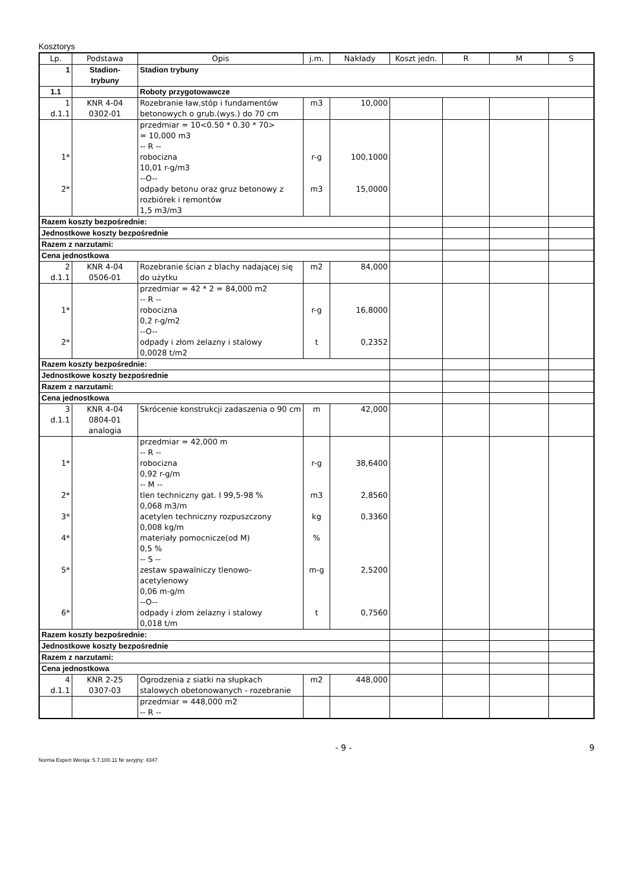Kosztorys
| Lp. | Podstawa | Opis | j.m. | Nakłady | Koszt jedn. | R | M | S |
| --- | --- | --- | --- | --- | --- | --- | --- | --- |
| 1 | Stadion- trybuny | Stadion trybuny | | | | | | |
| 1.1 | | Roboty przygotowawcze | | | | | | |
| 1 d.1.1 | KNR 4-04 0302-01 | Rozebranie ław,stóp i fundamentów betonowych o grub.(wys.) do 70 cm | m3 | 10,000 | | | | |
| 1* 2* | | przedmiar = 10<0.50 * 0.30 * 70> = 10,000 m3 -- R -- robocizna 10,01 r-g/m3 --O-- odpady betonu oraz gruz betonowy z rozbiórek i remontów 1,5 m3/m3 | r-g m3 | 100,1000 15,0000 | | | | |
| Razem koszty bezpośrednie: | | | | | | | | |
| Jednostkowe koszty bezpośrednie | | | | | | | | |
| Razem z narzutami: | | | | | | | | |
| Cena jednostkowa | | | | | | | | |
| 2 d.1.1 | KNR 4-04 0506-01 | Rozebranie ścian z blachy nadającej się do użytku | m2 | 84,000 | | | | |
| 1* 2* | | przedmiar = 42 * 2 = 84,000 m2 -- R -- robocizna 0,2 r-g/m2 --O-- odpady i złom żelazny i stalowy 0,0028 t/m2 | r-g t | 16,8000 0,2352 | | | | |
| Razem koszty bezpośrednie: | | | | | | | | |
| Jednostkowe koszty bezpośrednie | | | | | | | | |
| Razem z narzutami: | | | | | | | | |
| Cena jednostkowa | | | | | | | | |
| 3 d.1.1 | KNR 4-04 0804-01 analogia | Skrócenie konstrukcji zadaszenia o 90 cm | m | 42,000 | | | | |
| 1* 2* 3* 4* 5* 6* | | przedmiar = 42,000 m -- R -- robocizna 0,92 r-g/m -- M -- tlen techniczny gat. I 99,5-98 % 0,068 m3/m acetylen techniczny rozpuszczony 0,008 kg/m materiały pomocnicze(od M) 0,5 % -- S -- zestaw spawalniczy tlenowo- acetylenowy 0,06 m-g/m --O-- odpady i złom żelazny i stalowy 0,018 t/m | r-g m3 kg % m-g t | 38,6400 2,8560 0,3360 2,5200 0,7560 | | | | |
| Razem koszty bezpośrednie: | | | | | | | | |
| Jednostkowe koszty bezpośrednie | | | | | | | | |
| Razem z narzutami: | | | | | | | | |
| Cena jednostkowa | | | | | | | | |
| 4 d.1.1 | KNR 2-25 0307-03 | Ogrodzenia z siatki na słupkach stalowych obetonowanych - rozebranie | m2 | 448,000 | | | | |
| | | przedmiar = 448,000 m2 -- R -- | | | | | | |
- 9 - 9
Norma Expert Wersja: 5.7.100.11 Nr seryjny: 4347